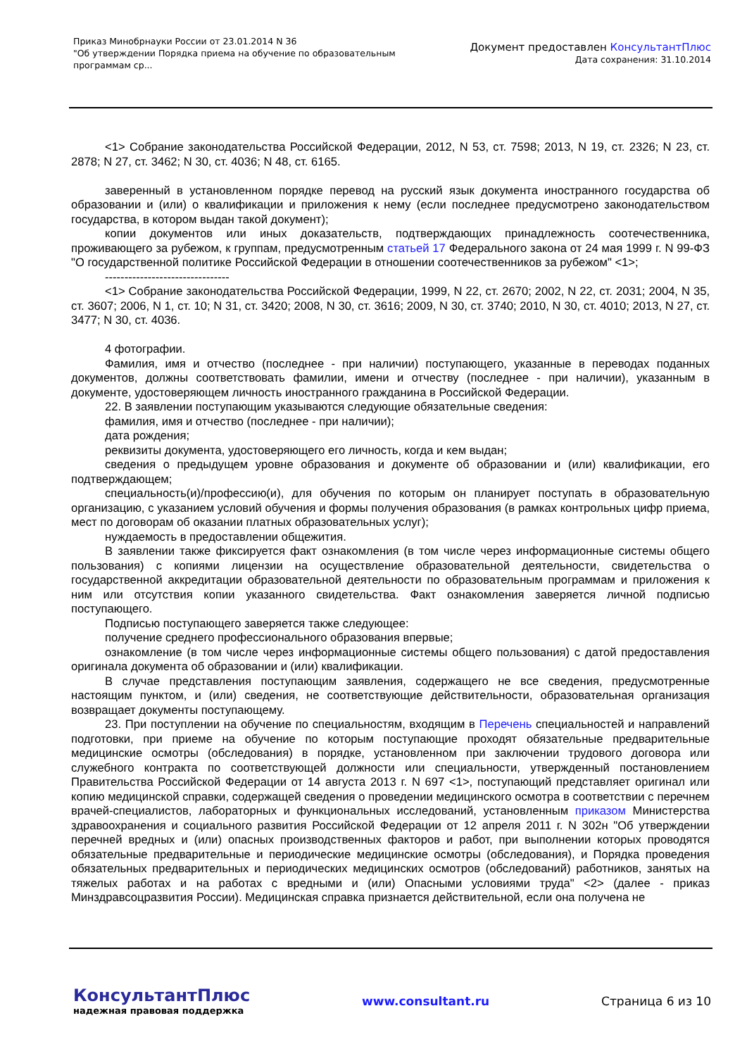Приказ Минобрнауки России от 23.01.2014 N 36
"Об утверждении Порядка приема на обучение по образовательным
программам ср...
Документ предоставлен КонсультантПлюс
Дата сохранения: 31.10.2014
<1> Собрание законодательства Российской Федерации, 2012, N 53, ст. 7598; 2013, N 19, ст. 2326; N 23, ст. 2878; N 27, ст. 3462; N 30, ст. 4036; N 48, ст. 6165.
заверенный в установленном порядке перевод на русский язык документа иностранного государства об образовании и (или) о квалификации и приложения к нему (если последнее предусмотрено законодательством государства, в котором выдан такой документ);
копии документов или иных доказательств, подтверждающих принадлежность соотечественника, проживающего за рубежом, к группам, предусмотренным статьей 17 Федерального закона от 24 мая 1999 г. N 99-ФЗ "О государственной политике Российской Федерации в отношении соотечественников за рубежом" <1>;
--------------------------------
<1> Собрание законодательства Российской Федерации, 1999, N 22, ст. 2670; 2002, N 22, ст. 2031; 2004, N 35, ст. 3607; 2006, N 1, ст. 10; N 31, ст. 3420; 2008, N 30, ст. 3616; 2009, N 30, ст. 3740; 2010, N 30, ст. 4010; 2013, N 27, ст. 3477; N 30, ст. 4036.
4 фотографии.
Фамилия, имя и отчество (последнее - при наличии) поступающего, указанные в переводах поданных документов, должны соответствовать фамилии, имени и отчеству (последнее - при наличии), указанным в документе, удостоверяющем личность иностранного гражданина в Российской Федерации.
22. В заявлении поступающим указываются следующие обязательные сведения:
фамилия, имя и отчество (последнее - при наличии);
дата рождения;
реквизиты документа, удостоверяющего его личность, когда и кем выдан;
сведения о предыдущем уровне образования и документе об образовании и (или) квалификации, его подтверждающем;
специальность(и)/профессию(и), для обучения по которым он планирует поступать в образовательную организацию, с указанием условий обучения и формы получения образования (в рамках контрольных цифр приема, мест по договорам об оказании платных образовательных услуг);
нуждаемость в предоставлении общежития.
В заявлении также фиксируется факт ознакомления (в том числе через информационные системы общего пользования) с копиями лицензии на осуществление образовательной деятельности, свидетельства о государственной аккредитации образовательной деятельности по образовательным программам и приложения к ним или отсутствия копии указанного свидетельства. Факт ознакомления заверяется личной подписью поступающего.
Подписью поступающего заверяется также следующее:
получение среднего профессионального образования впервые;
ознакомление (в том числе через информационные системы общего пользования) с датой предоставления оригинала документа об образовании и (или) квалификации.
В случае представления поступающим заявления, содержащего не все сведения, предусмотренные настоящим пунктом, и (или) сведения, не соответствующие действительности, образовательная организация возвращает документы поступающему.
23. При поступлении на обучение по специальностям, входящим в Перечень специальностей и направлений подготовки, при приеме на обучение по которым поступающие проходят обязательные предварительные медицинские осмотры (обследования) в порядке, установленном при заключении трудового договора или служебного контракта по соответствующей должности или специальности, утвержденный постановлением Правительства Российской Федерации от 14 августа 2013 г. N 697 <1>, поступающий представляет оригинал или копию медицинской справки, содержащей сведения о проведении медицинского осмотра в соответствии с перечнем врачей-специалистов, лабораторных и функциональных исследований, установленным приказом Министерства здравоохранения и социального развития Российской Федерации от 12 апреля 2011 г. N 302н "Об утверждении перечней вредных и (или) опасных производственных факторов и работ, при выполнении которых проводятся обязательные предварительные и периодические медицинские осмотры (обследования), и Порядка проведения обязательных предварительных и периодических медицинских осмотров (обследований) работников, занятых на тяжелых работах и на работах с вредными и (или) Опасными условиями труда" <2> (далее - приказ Минздравсоцразвития России). Медицинская справка признается действительной, если она получена не
КонсультантПлюс
надежная правовая поддержка
www.consultant.ru Страница 6 из 10